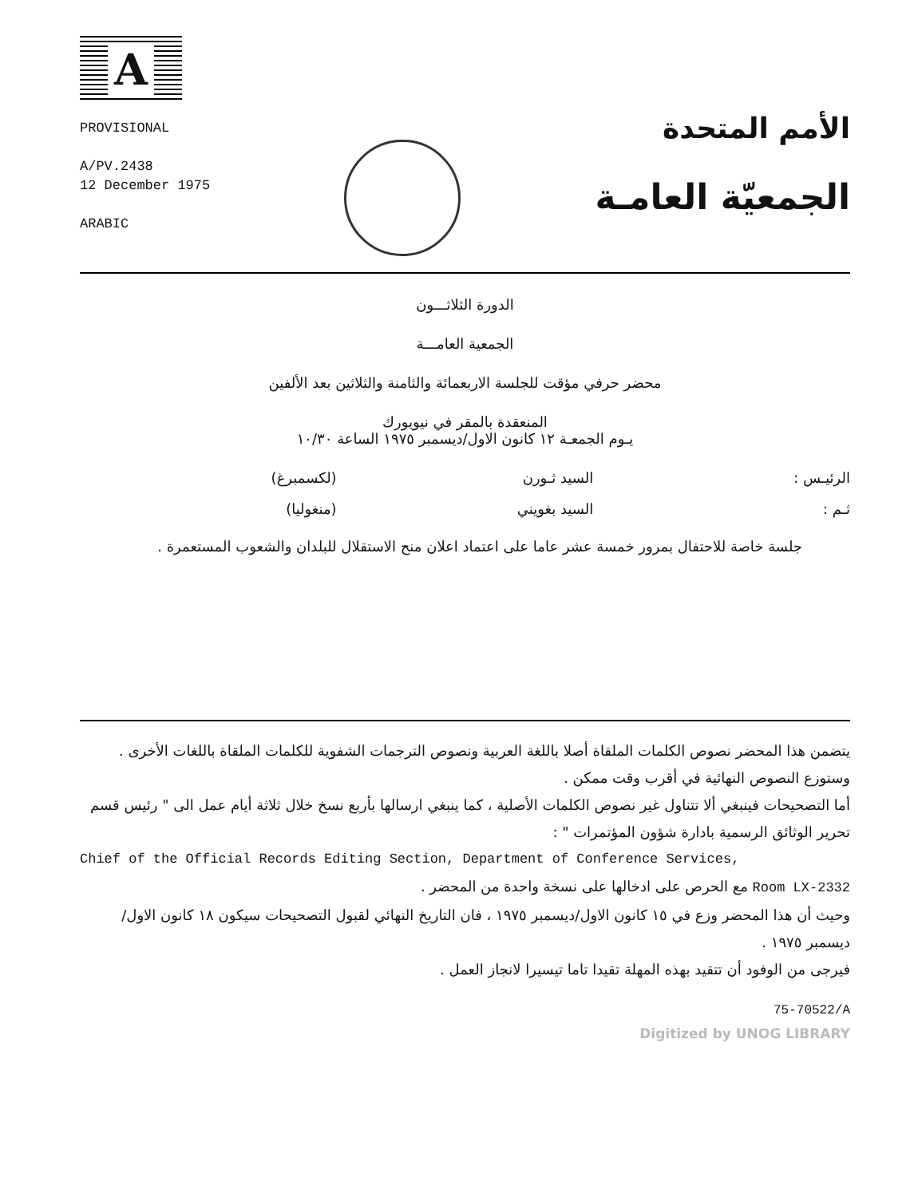A
PROVISIONAL
A/PV.2438
12 December 1975
ARABIC
الأمم المتحدة
الجمعيّة العامـة
الدورة الثلاثـــون
الجمعية العامـــة
محضر حرفي مؤقت للجلسة الاربعمائة والثامنة والثلاثين بعد الألفين
المنعقدة بالمقر في نيويورك
يـوم الجمعـة ١٢ كانون الاول/ديسمبر ١٩٧٥ الساعة ١٠/٣٠
الرئيـس : السيد ثـورن (لكسمبرغ)
ثـم : السيد بغويني (منغوليا)
جلسة خاصة للاحتفال بمرور خمسة عشر عاما على اعتماد اعلان منح الاستقلال للبلدان والشعوب المستعمرة .
يتضمن هذا المحضر نصوص الكلمات الملقاة أصلا باللغة العربية ونصوص الترجمات الشفوية للكلمات الملقاة باللغات الأخرى . وستوزع النصوص النهائية في أقرب وقت ممكن .
أما التصحيحات فينبغي ألا تتناول غير نصوص الكلمات الأصلية ، كما ينبغي ارسالها بأربع نسخ خلال ثلاثة أيام عمل الى " رئيس قسم تحرير الوثائق الرسمية بادارة شؤون المؤتمرات " :
Chief of the Official Records Editing Section, Department of Conference Services,
Room LX-2332 مع الحرص على ادخالها على نسخة واحدة من المحضر .
وحيث أن هذا المحضر وزع في ١٥ كانون الاول/ديسمبر ١٩٧٥ ، فان التاريخ النهائي لقبول التصحيحات سيكون ١٨ كانون الاول/ديسمبر ١٩٧٥ .
فيرجى من الوفود أن تتقيد بهذه المهلة تقيدا تاما تيسيرا لانجاز العمل .
75-70522/A
Digitized by UNOG LIBRARY